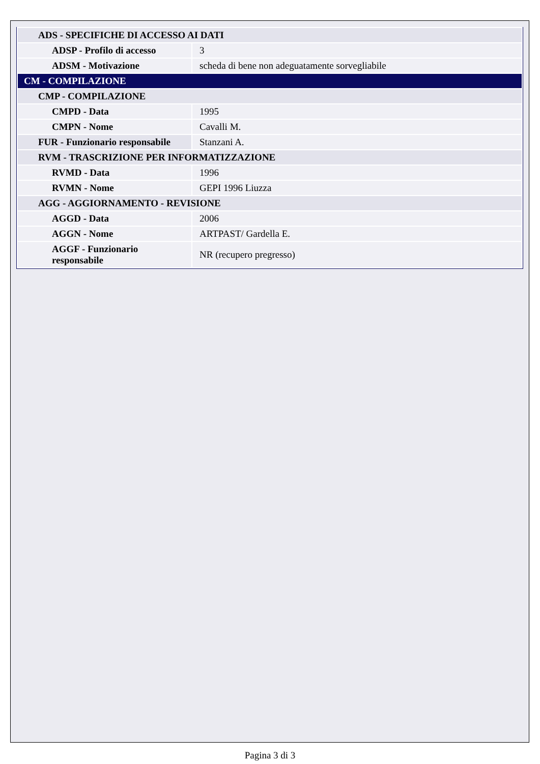| ADS - SPECIFICHE DI ACCESSO AI DATI | |
| ADSP - Profilo di accesso | 3 |
| ADSM - Motivazione | scheda di bene non adeguatamente sorvegliabile |
| CM - COMPILAZIONE | |
| CMP - COMPILAZIONE | |
| CMPD - Data | 1995 |
| CMPN - Nome | Cavalli M. |
| FUR - Funzionario responsabile | Stanzani A. |
| RVM - TRASCRIZIONE PER INFORMATIZZAZIONE | |
| RVMD - Data | 1996 |
| RVMN - Nome | GEPI 1996 Liuzza |
| AGG - AGGIORNAMENTO - REVISIONE | |
| AGGD - Data | 2006 |
| AGGN - Nome | ARTPAST/ Gardella E. |
| AGGF - Funzionario responsabile | NR (recupero pregresso) |
Pagina 3 di 3